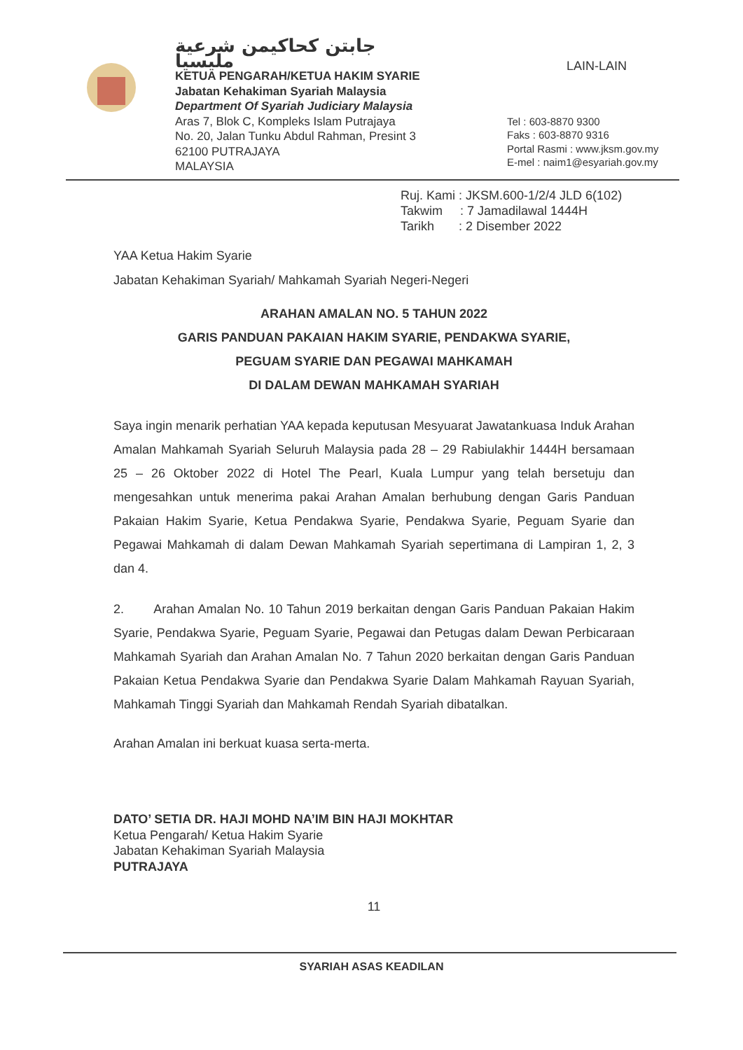جابتن كحاكيمن شرعية مليسيا
KETUA PENGARAH/KETUA HAKIM SYARIE
Jabatan Kehakiman Syariah Malaysia
Department Of Syariah Judiciary Malaysia
Aras 7, Blok C, Kompleks Islam Putrajaya
No. 20, Jalan Tunku Abdul Rahman, Presint 3
62100 PUTRAJAYA
MALAYSIA
LAIN-LAIN
Tel : 603-8870 9300
Faks : 603-8870 9316
Portal Rasmi : www.jksm.gov.my
E-mel : naim1@esyariah.gov.my
Ruj. Kami : JKSM.600-1/2/4 JLD 6(102)
Takwim : 7 Jamadilawal 1444H
Tarikh : 2 Disember 2022
YAA Ketua Hakim Syarie
Jabatan Kehakiman Syariah/ Mahkamah Syariah Negeri-Negeri
ARAHAN AMALAN NO. 5 TAHUN 2022
GARIS PANDUAN PAKAIAN HAKIM SYARIE, PENDAKWA SYARIE,
PEGUAM SYARIE DAN PEGAWAI MAHKAMAH
DI DALAM DEWAN MAHKAMAH SYARIAH
Saya ingin menarik perhatian YAA kepada keputusan Mesyuarat Jawatankuasa Induk Arahan Amalan Mahkamah Syariah Seluruh Malaysia pada 28 – 29 Rabiulakhir 1444H bersamaan 25 – 26 Oktober 2022 di Hotel The Pearl, Kuala Lumpur yang telah bersetuju dan mengesahkan untuk menerima pakai Arahan Amalan berhubung dengan Garis Panduan Pakaian Hakim Syarie, Ketua Pendakwa Syarie, Pendakwa Syarie, Peguam Syarie dan Pegawai Mahkamah di dalam Dewan Mahkamah Syariah sepertimana di Lampiran 1, 2, 3 dan 4.
2. Arahan Amalan No. 10 Tahun 2019 berkaitan dengan Garis Panduan Pakaian Hakim Syarie, Pendakwa Syarie, Peguam Syarie, Pegawai dan Petugas dalam Dewan Perbicaraan Mahkamah Syariah dan Arahan Amalan No. 7 Tahun 2020 berkaitan dengan Garis Panduan Pakaian Ketua Pendakwa Syarie dan Pendakwa Syarie Dalam Mahkamah Rayuan Syariah, Mahkamah Tinggi Syariah dan Mahkamah Rendah Syariah dibatalkan.
Arahan Amalan ini berkuat kuasa serta-merta.
DATO’ SETIA DR. HAJI MOHD NA’IM BIN HAJI MOKHTAR
Ketua Pengarah/ Ketua Hakim Syarie
Jabatan Kehakiman Syariah Malaysia
PUTRAJAYA
11
SYARIAH ASAS KEADILAN